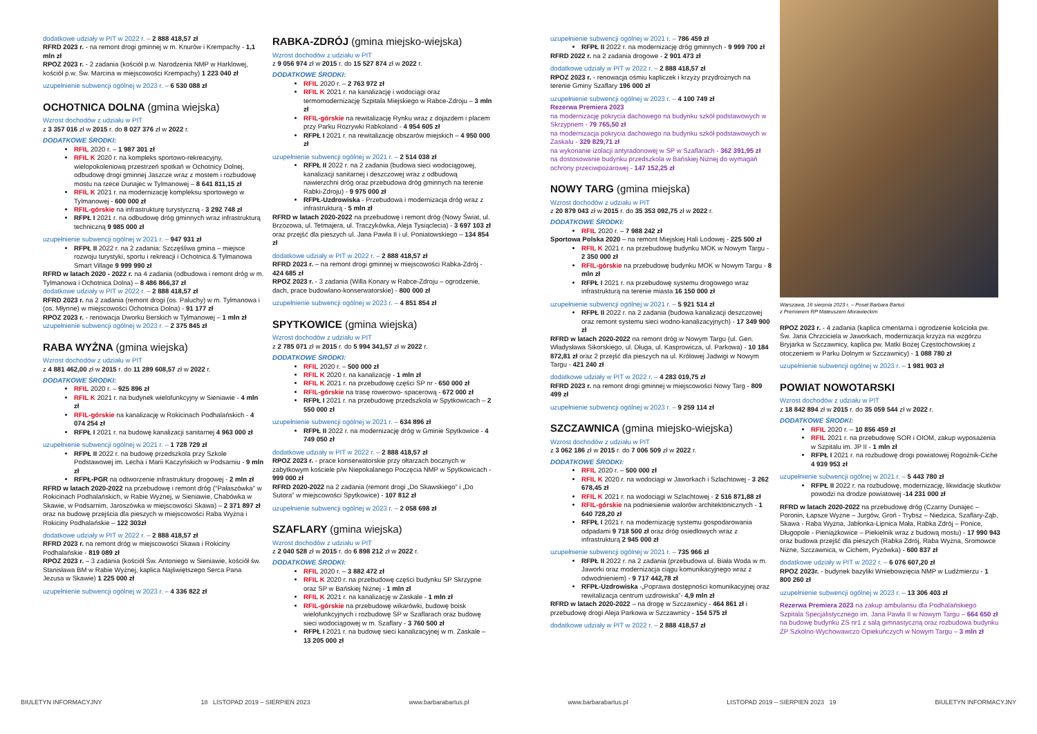dodatkowe udziały w PIT w 2022 r. – 2 888 418,57 zł
RFRD 2023 r. - na remont drogi gminnej w m. Knurów i Krempachy - 1,1 mln zł
RPOZ 2023 r. - 2 zadania (kościół p.w. Narodzenia NMP w Harklowej, kościół p.w. Św. Marcina w miejscowości Krempachy) 1 223 040 zł
uzupełnienie subwencji ogólnej w 2023 r. – 6 530 088 zł
OCHOTNICA DOLNA (gmina wiejska)
Wzrost dochodów z udziału w PIT
z 3 357 016 zł w 2015 r. do 8 027 376 zł w 2022 r.
DODATKOWE ŚRODKI:
RFIL 2020 r. – 1 987 301 zł
RFIL K 2020 r. na kompleks sportowo-rekreacyjny, wielopokoleniową przestrzeń spotkań w Ochotnicy Dolnej, odbudowę drogi gminnej Jaszcze wraz z mostem i rozbudowę mostu na rzece Dunajec w Tylmanowej – 8 641 811,15 zł
RFIL K 2021 r. na modernizację kompleksu sportowego w Tylmanowej - 600 000 zł
RFIL-górskie na infrastrukturę turystyczną - 3 292 748 zł
RFPŁ I 2021 r. na odbudowę dróg gminnych wraz infrastrukturą techniczną 9 985 000 zł
uzupełnienie subwencji ogólnej w 2021 r. – 947 931 zł
RFPŁ II 2022 r. na 2 zadania: Szczęśliwa gmina – miejsce rozwoju turystyki, sportu i rekreacji i Ochotnica & Tylmanowa Smart Village 9 999 990 zł
RFRD w latach 2020 - 2022 r. na 4 zadania (odbudowa i remont dróg w m. Tylmanowa i Ochotnica Dolna) – 8 486 866,37 zł
dodatkowe udziały w PIT w 2022 r. – 2 888 418,57 zł
RFRD 2023 r. na 2 zadania (remont drogi (os. Paluchy) w m. Tylmanowa i (os. Młynne) w miejscowości Ochotnica Dolna) - 91 177 zł
RPOZ 2023 r. - renowacja Dworku Berskich w Tylmanowej – 1 mln zł
uzupełnienie subwencji ogólnej w 2023 r. – 2 375 845 zł
RABA WYŻNA (gmina wiejska)
Wzrost dochodów z udziału w PIT
z 4 881 462,00 zł w 2015 r. do 11 289 608,57 zł w 2022 r.
DODATKOWE ŚRODKI:
RFIL 2020 r. – 925 896 zł
RFIL K 2021 r. na budynek wielofunkcyjny w Sieniawie - 4 mln zł
RFIL-górskie na kanalizację w Rokicinach Podhalańskich - 4 074 254 zł
RFPŁ I 2021 r. na budowę kanalizacji sanitarnej 4 963 000 zł
uzupełnienie subwencji ogólnej w 2021 r. – 1 728 729 zł
RFPŁ II 2022 r. na budowę przedszkola przy Szkole Podstawowej im. Lecha i Marii Kaczyńskich w Podsarniu - 9 mln zł
RFPŁ-PGR na odtworzenie infrastruktury drogowej - 2 mln zł
RFRD w latach 2020-2022 na przebudowę i remont dróg ("Pałaszówka" w Rokicinach Podhalańskich, w Rabie Wyżnej, w Sieniawie, Chabówka w Skawie, w Podsarnim, Jaroszówka w miejscowości Skawa) – 2 371 897 zł oraz na budowę przejścia dla pieszych w miejscowości Raba Wyżna i Rokiciny Podhalańskie – 122 303zł
dodatkowe udziały w PIT w 2022 r. – 2 888 418,57 zł
RFRD 2023 r. na remont dróg w miejscowości Skawa i Rokiciny Podhalańskie - 819 089 zł
RPOZ 2023 r. – 3 zadania (kościół Św. Antoniego w Sieniawie, kościół św. Stanisława BM w Rabie Wyżnej, kaplica Najświętszego Serca Pana Jezusa w Skawie) 1 225 000 zł
uzupełnienie subwencji ogólnej w 2023 r. – 4 336 822 zł
RABKA-ZDRÓJ (gmina miejsko-wiejska)
Wzrost dochodów z udziału w PIT
z 9 056 974 zł w 2015 r. do 15 527 874 zł w 2022 r.
DODATKOWE ŚRODKI:
RFIL 2020 r. – 2 763 972 zł
RFIL K 2021 r. na kanalizację i wodociągi oraz termomodernizację Szpitala Miejskiego w Rabce-Zdroju – 3 mln zł
RFIL-górskie na rewitalizację Rynku wraz z dojazdem i placem przy Parku Rozrywki Rabkoland - 4 954 605 zł
RFPŁ I 2021 r. na rewitalizację obszarów miejskich – 4 950 000 zł
uzupełnienie subwencji ogólnej w 2021 r. – 2 514 038 zł
RFPŁ II 2022 r. na 2 zadania (budowa sieci wodociągowej, kanalizacji sanitarnej i deszczowej wraz z odbudową nawierzchni dróg oraz przebudowa dróg gminnych na terenie Rabki-Zdroju) - 9 975 000 zł
RFPŁ-Uzdrowiska - Przebudowa i modernizacja dróg wraz z infrastrukturą - 5 mln zł
RFRD w latach 2020-2022 na przebudowę i remont dróg (Nowy Świat, ul. Brzozowa, ul. Tetmajera, ul. Traczykówka, Aleja Tysiąclecia) - 3 697 103 zł oraz przejść dla pieszych ul. Jana Pawła II i ul. Poniatowskiego – 134 854 zł
dodatkowe udziały w PIT w 2022 r. – 2 888 418,57 zł
RFRD 2023 r. – na remont drogi gminnej w miejscowości Rabka-Zdrój - 424 685 zł
RPOZ 2023 r. - 3 zadania (Willa Konary w Rabce-Zdroju – ogrodzenie, dach, prace budowlano-konserwatorskie) - 800 000 zł
uzupełnienie subwencji ogólnej w 2023 r. – 4 851 854 zł
SPYTKOWICE (gmina wiejska)
Wzrost dochodów z udziału w PIT
z 2 785 071 zł w 2015 r. do 5 994 341,57 zł w 2022 r.
DODATKOWE ŚRODKI:
RFIL 2020 r. – 500 000 zł
RFIL K 2020 r. na kanalizację - 1 mln zł
RFIL K 2021 r. na przebudowę części SP nr - 650 000 zł
RFIL-górskie na trasę rowerowo- spacerową - 672 000 zł
RFPŁ I 2021 r. na przebudowę przedszkola w Spytkowicach – 2 550 000 zł
uzupełnienie subwencji ogólnej w 2021 r. – 634 896 zł
RFPŁ II 2022 r. na modernizację dróg w Gminie Spytkowice - 4 749 050 zł
dodatkowe udziały w PIT w 2022 r. – 2 888 418,57 zł
RPOZ 2023 r. - prace konserwatorskie przy ołtarzach bocznych w zabytkowym kościele p/w Niepokalanego Poczęcia NMP w Spytkowicach - 999 000 zł
RFRD 2020-2022 na 2 zadania (remont drogi „Do Skawskiego” i „Do Sutora” w miejscowości Spytkowice) - 107 812 zł
uzupełnienie subwencji ogólnej w 2023 r. – 2 058 698 zł
SZAFLARY (gmina wiejska)
Wzrost dochodów z udziału w PIT
z 2 040 528 zł w 2015 r. do 6 898 212 zł w 2022 r.
DODATKOWE ŚRODKI:
RFIL 2020 r. – 3 882 472 zł
RFIL K 2020 r. na przebudowę części budynku SP Skrzypne oraz SP w Bańskiej Niżnej - 1 mln zł
RFIL K 2021 r. na kanalizację w Zaskale - 1 mln zł
RFIL-górskie na przebudowę wikarówki, budowę boisk wielofunkcyjnych i rozbudowę SP w Szaflarach oraz budowę sieci wodociągowej w m. Szaflary - 3 760 500 zł
RFPŁ I 2021 r. na budowę sieci kanalizacyjnej w m. Zaskale – 13 205 000 zł
uzupełnienie subwencji ogólnej w 2021 r. – 786 459 zł
RFPŁ II 2022 r. na modernizację dróg gminnych - 9 999 700 zł
RFRD 2022 r. na 2 zadania drogowe - 2 901 473 zł
dodatkowe udziały w PIT w 2022 r. – 2 888 418,57 zł
RPOZ 2023 r. - renowacja ośmiu kapliczek i krzyży przydrożnych na terenie Gminy Szaflary 196 000 zł
uzupełnienie subwencji ogólnej w 2023 r. – 4 100 749 zł
Rezerwa Premiera 2023
na modernizację pokrycia dachowego na budynku szkół podstawowych w Skrzypnem - 79 765,50 zł
na modernizacja pokrycia dachowego na budynku szkół podstawowych w Zaskalu - 329 829,71 zł
na wykonanie izolacji antyradonowej w SP w Szaflarach - 362 391,95 zł
na dostosowanie budynku przedszkola w Bańskiej Niżnej do wymagań ochrony przeciwpożarowej - 147 152,25 zł
NOWY TARG (gmina miejska)
Wzrost dochodów z udziału w PIT
z 20 879 043 zł w 2015 r. do 35 353 092,75 zł w 2022 r.
DODATKOWE ŚRODKI:
RFIL 2020 r. – 7 988 242 zł
Sportowa Polska 2020 – na remont Miejskiej Hali Lodowej - 225 500 zł
RFIL K 2021 r. na przebudowę budynku MOK w Nowym Targu - 2 350 000 zł
RFIL-górskie na przebudowę budynku MOK w Nowym Targu - 8 mln zł
RFPŁ I 2021 r. na przebudowę systemu drogowego wraz infrastrukturą na terenie miasta 16 150 000 zł
uzupełnienie subwencji ogólnej w 2021 r. – 5 921 514 zł
RFPŁ II 2022 r. na 2 zadania (budowa kanalizacji deszczowej oraz remont systemu sieci wodno-kanalizacyjnych) - 17 349 900 zł
RFRD w latach 2020-2022 na remont dróg w Nowym Targu (ul. Gen. Władysława Sikorskiego, ul. Długa, ul. Kasprowicza, ul. Parkowa) - 10 184 872,81 zł oraz 2 przejść dla pieszych na ul. Królowej Jadwigi w Nowym Targu - 421 240 zł
dodatkowe udziały w PIT w 2022 r. – 4 283 019,75 zł
RFRD 2023 r. na remont drogi gminnej w miejscowości Nowy Targ - 809 499 zł
uzupełnienie subwencji ogólnej w 2023 r. – 9 259 114 zł
SZCZAWNICA (gmina miejsko-wiejska)
Wzrost dochodów z udziału w PIT
z 3 062 186 zł w 2015 r. do 7 006 509 zł w 2022 r.
DODATKOWE ŚRODKI:
RFIL 2020 r. – 500 000 zł
RFIL K 2020 r. na wodociągi w Jaworkach i Szlachtowej - 3 262 678,45 zł
RFIL K 2021 r. na wodociągi w Szlachtowej - 2 516 871,88 zł
RFIL-górskie na podniesienie walorów architektonicznych - 1 640 728,20 zł
RFPŁ I 2021 r. na modernizację systemu gospodarowania odpadami 9 718 500 zł oraz dróg osiedlowych wraz z infrastrukturą 2 945 000 zł
uzupełnienie subwencji ogólnej w 2021 r. – 735 966 zł
RFPŁ II 2022 r. na 2 zadania (przebudowa ul. Biała Woda w m. Jaworki oraz modernizacja ciągu komunikacyjnego wraz z odwodnieniem) - 9 717 442,78 zł
RFPŁ-Uzdrowiska -„Poprawa dostępności komunikacyjnej oraz rewitalizacja centrum uzdrowiska”- 4,9 mln zł
RFRD w latach 2020-2022 – na drogę w Szczawnicy - 464 861 zł i przebudowę drogi Aleja Parkowa w Szczawnicy - 154 575 zł
dodatkowe udziały w PIT w 2022 r. – 2 888 418,57 zł
Warszawa, 16 sierpnia 2023 r. – Poseł Barbara Bartuś
z Premierem RP Mateuszem Morawieckim
RPOZ 2023 r. - 4 zadania (kaplica cmentarna i ogrodzenie kościoła pw. Św. Jana Chrzciciela w Jaworkach, modernizacja krzyża na wzgórzu Bryjarka w Szczawnicy, kaplica pw. Matki Bożej Częstochowskiej z otoczeniem w Parku Dolnym w Szczawnicy) - 1 088 780 zł
uzupełnienie subwencji ogólnej w 2023 r. – 1 981 903 zł
POWIAT NOWOTARSKI
Wzrost dochodów z udziału w PIT
z 18 842 894 zł w 2015 r. do 35 059 544 zł w 2022 r.
DODATKOWE ŚRODKI:
RFIL 2020 r. – 10 856 459 zł
RFIL 2021 r. na przebudowę SOR i OIOM, zakup wyposażenia w Szpitalu im. JP II - 1 mln zł
RFPŁ I 2021 r. na rozbudowę drogi powiatowej Rogoźnik-Ciche 4 939 953 zł
uzupełnienie subwencji ogólnej w 2021 r. – 5 443 780 zł
RFPŁ II 2022 r. na rozbudowę, modernizację, likwidację skutków powodzi na drodze powiatowej -14 231 000 zł
RFRD w latach 2020-2022 na przebudowę dróg (Czarny Dunajec – Poronin, Łapsze Wyżne – Jurgów, Groń - Trybsz – Niedzica, Szaflary-Ząb, Skawa - Raba Wyżna, Jabłonka-Lipnica Mała, Rabka Zdrój – Ponice, Długopole - Pieniążkowice – Piekielnik wraz z budową mostu) - 17 990 943 oraz budowa przejść dla pieszych (Rabka Zdrój, Raba Wyżna, Sromowce Niżne, Szczawnica, w Cichem, Pyzówka) - 600 837 zł
dodatkowe udziały w PIT w 2022 r. – 6 076 607,20 zł
RPOZ 2023r. - budynek bazyliki Wniebowzięcia NMP w Ludźmierzu - 1 800 260 zł
uzupełnienie subwencji ogólnej w 2023 r. – 13 306 403 zł
Rezerwa Premiera 2023 na zakup ambulansu dla Podhalańskiego Szpitala Specjalistycznego im. Jana Pawła II w Nowym Targu – 664 650 zł
na budowę budynku ZS nr1 z salą gimnastyczną oraz rozbudowa budynku ZP Szkolno-Wychowawczo Opiekuńczych w Nowym Targu – 3 mln zł
BIULETYN INFORMACYJNY 18 LISTOPAD 2019 – SIERPIEŃ 2023 www.barbarabartus.pl www.barbarabartus.pl LISTOPAD 2019 – SIERPIEŃ 2023 19 BIULETYN INFORMACYJNY